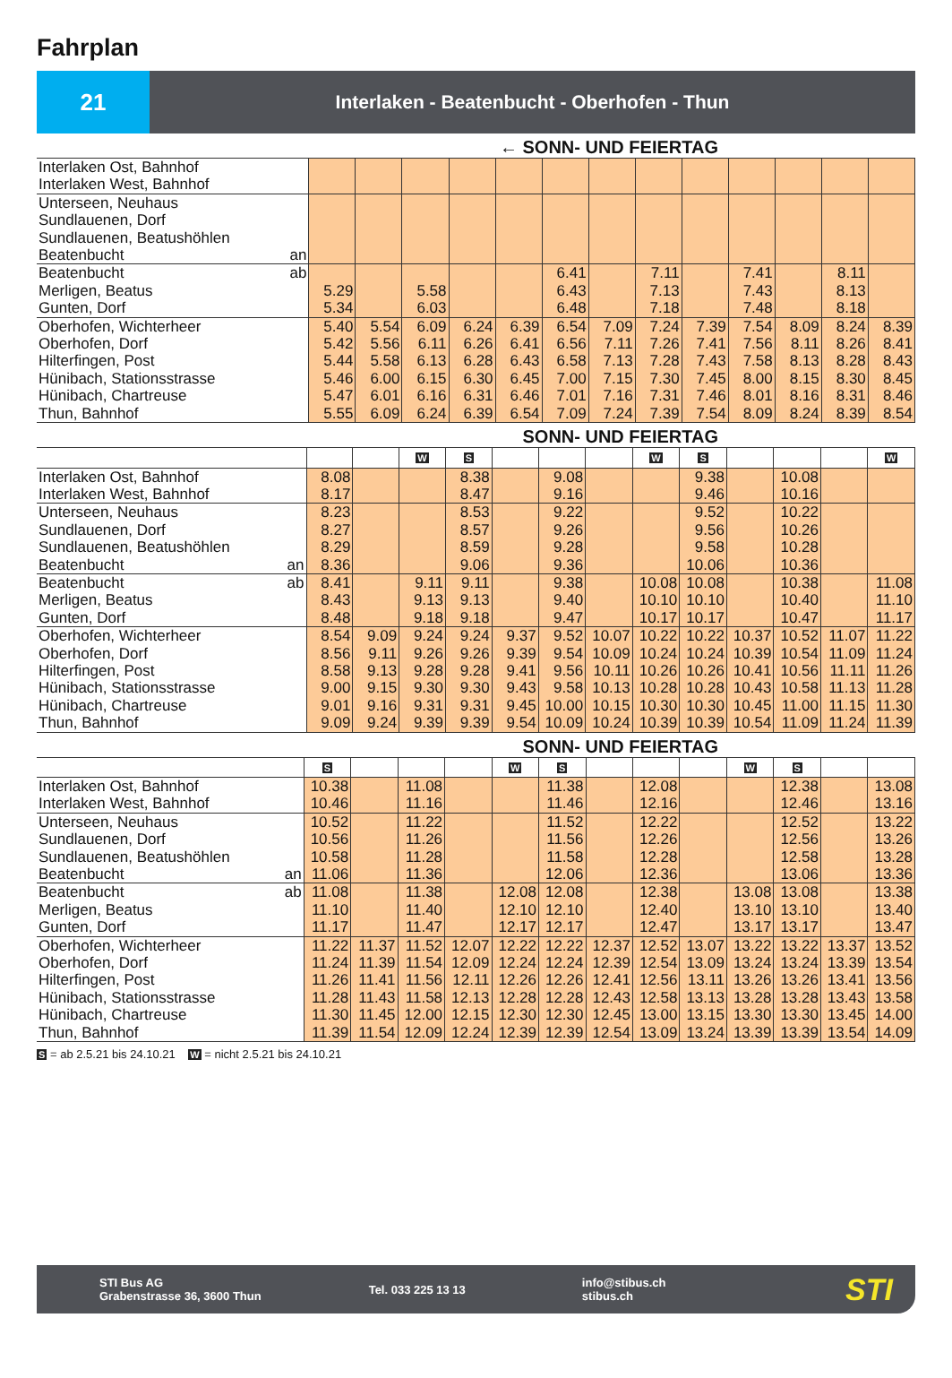Fahrplan
21
Interlaken - Beatenbucht - Oberhofen - Thun
← SONN- UND FEIERTAG
| Interlaken Ost, Bahnhof Interlaken West, Bahnhof | | | | | | | | | | | | | |
| Unterseen, Neuhaus Sundlauenen, Dorf Sundlauenen, Beatushöhlen Beatenbucht an | | | | | | | | | | | | | |
| Beatenbucht ab Merligen, Beatus Gunten, Dorf | 5.29 5.34 | | 5.58 6.03 | | | 6.41 6.43 6.48 | | 7.11 7.13 7.18 | | 7.41 7.43 7.48 | | 8.11 8.13 8.18 | |
| Oberhofen, Wichterheer Oberhofen, Dorf Hilterfingen, Post Hünibach, Stationsstrasse Hünibach, Chartreuse Thun, Bahnhof | 5.40 5.42 5.44 5.46 5.47 5.55 | 5.54 5.56 5.58 6.00 6.01 6.09 | 6.09 6.11 6.13 6.15 6.16 6.24 | 6.24 6.26 6.28 6.30 6.31 6.39 | 6.39 6.41 6.43 6.45 6.46 6.54 | 6.54 6.56 6.58 7.00 7.01 7.09 | 7.09 7.11 7.13 7.15 7.16 7.24 | 7.24 7.26 7.28 7.30 7.31 7.39 | 7.39 7.41 7.43 7.45 7.46 7.54 | 7.54 7.56 7.58 8.00 8.01 8.09 | 8.09 8.11 8.13 8.15 8.16 8.24 | 8.24 8.26 8.28 8.30 8.31 8.39 | 8.39 8.41 8.43 8.45 8.46 8.54 |
SONN- UND FEIERTAG
| | | | W | S | | | | W | S | | | | W |
| Interlaken Ost, Bahnhof Interlaken West, Bahnhof | 8.08 8.17 | | | 8.38 8.47 | | 9.08 9.16 | | | 9.38 9.46 | | 10.08 10.16 | | |
| Unterseen, Neuhaus Sundlauenen, Dorf Sundlauenen, Beatushöhlen Beatenbucht an | 8.23 8.27 8.29 8.36 | | | 8.53 8.57 8.59 9.06 | | 9.22 9.26 9.28 9.36 | | | 9.52 9.56 9.58 10.06 | | 10.22 10.26 10.28 10.36 | | |
| Beatenbucht ab Merligen, Beatus Gunten, Dorf | 8.41 8.43 8.48 | | 9.11 9.13 9.18 | 9.11 9.13 9.18 | | 9.38 9.40 9.47 | | 10.08 10.10 10.17 | 10.08 10.10 10.17 | | 10.38 10.40 10.47 | | 11.08 11.10 11.17 |
| Oberhofen, Wichterheer Oberhofen, Dorf Hilterfingen, Post Hünibach, Stationsstrasse Hünibach, Chartreuse Thun, Bahnhof | 8.54 8.56 8.58 9.00 9.01 9.09 | 9.09 9.11 9.13 9.15 9.16 9.24 | 9.24 9.26 9.28 9.30 9.31 9.39 | 9.24 9.26 9.28 9.30 9.31 9.39 | 9.37 9.39 9.41 9.43 9.45 9.54 | 9.52 9.54 9.56 9.58 10.00 10.09 | 10.07 10.09 10.11 10.13 10.15 10.24 | 10.22 10.24 10.26 10.28 10.30 10.39 | 10.22 10.24 10.26 10.28 10.30 10.39 | 10.37 10.39 10.41 10.43 10.45 10.54 | 10.52 10.54 10.56 10.58 11.00 11.09 | 11.07 11.09 11.11 11.13 11.15 11.24 | 11.22 11.24 11.26 11.28 11.30 11.39 |
SONN- UND FEIERTAG
| | S | | | | W | S | | | | W | S | | |
| Interlaken Ost, Bahnhof Interlaken West, Bahnhof | 10.38 10.46 | | 11.08 11.16 | | | 11.38 11.46 | | 12.08 12.16 | | | 12.38 12.46 | | 13.08 13.16 |
| Unterseen, Neuhaus Sundlauenen, Dorf Sundlauenen, Beatushöhlen Beatenbucht an | 10.52 10.56 10.58 11.06 | | 11.22 11.26 11.28 11.36 | | | 11.52 11.56 11.58 12.06 | | 12.22 12.26 12.28 12.36 | | | 12.52 12.56 12.58 13.06 | | 13.22 13.26 13.28 13.36 |
| Beatenbucht ab Merligen, Beatus Gunten, Dorf | 11.08 11.10 11.17 | | 11.38 11.40 11.47 | | 12.08 12.10 12.17 | 12.08 12.10 12.17 | | 12.38 12.40 12.47 | | 13.08 13.10 13.17 | 13.08 13.10 13.17 | | 13.38 13.40 13.47 |
| Oberhofen, Wichterheer Oberhofen, Dorf Hilterfingen, Post Hünibach, Stationsstrasse Hünibach, Chartreuse Thun, Bahnhof | 11.22 11.24 11.26 11.28 11.30 11.39 | 11.37 11.39 11.41 11.43 11.45 11.54 | 11.52 11.54 11.56 11.58 12.00 12.09 | 12.07 12.09 12.11 12.13 12.15 12.24 | 12.22 12.24 12.26 12.28 12.30 12.39 | 12.22 12.24 12.26 12.28 12.30 12.39 | 12.37 12.39 12.41 12.43 12.45 12.54 | 12.52 12.54 12.56 12.58 13.00 13.09 | 13.07 13.09 13.11 13.13 13.15 13.24 | 13.22 13.24 13.26 13.28 13.30 13.39 | 13.22 13.24 13.26 13.28 13.30 13.39 | 13.37 13.39 13.41 13.43 13.45 13.54 | 13.52 13.54 13.56 13.58 14.00 14.09 |
S = ab 2.5.21 bis 24.10.21 W = nicht 2.5.21 bis 24.10.21
STI Bus AG
Grabenstrasse 36, 3600 Thun
Tel. 033 225 13 13
info@stibus.ch
stibus.ch
STI